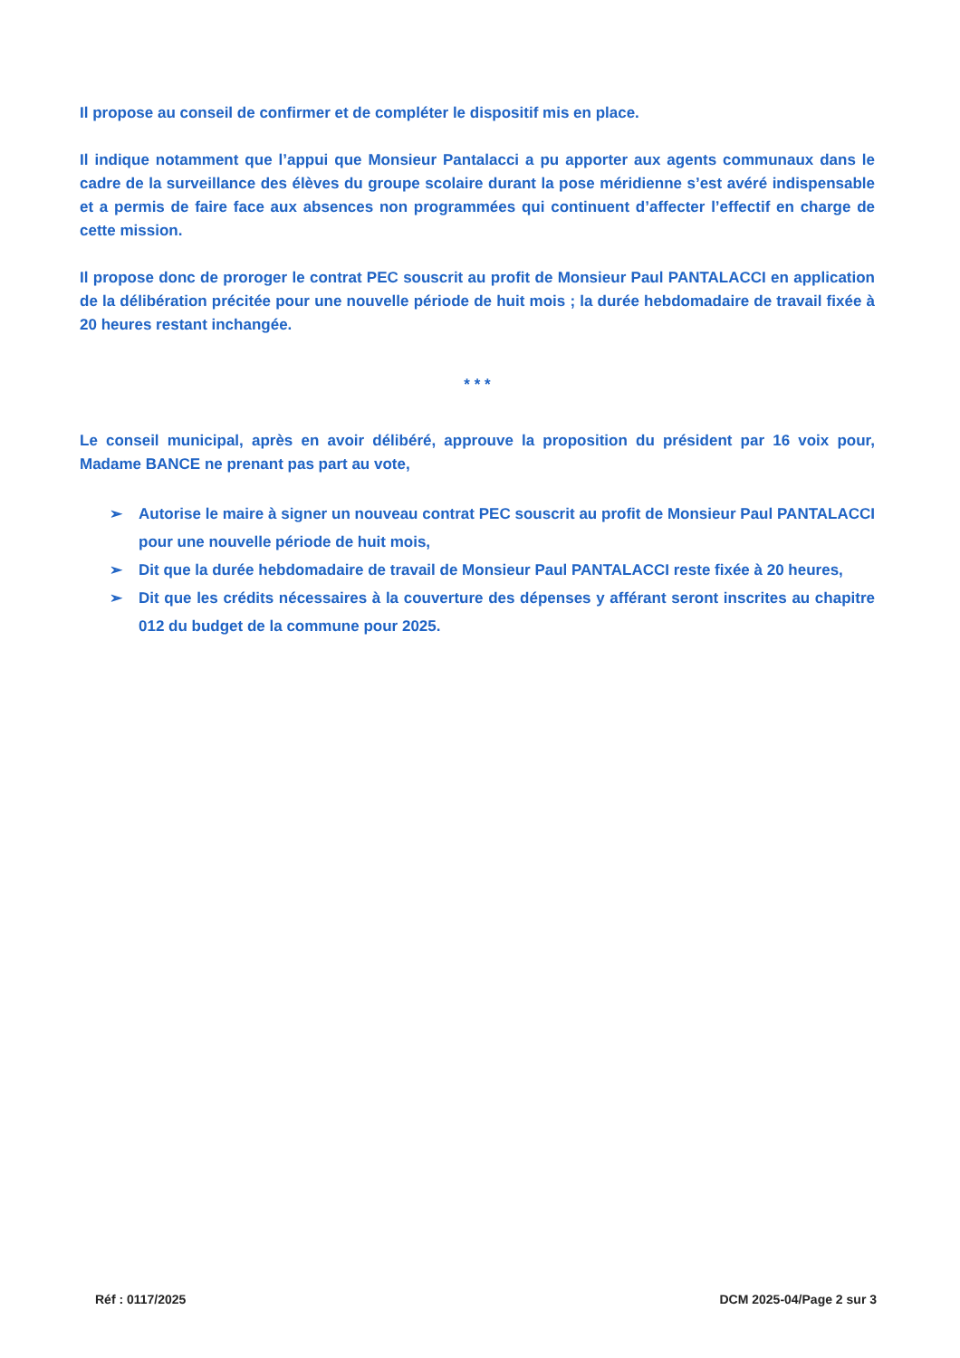Il propose au conseil de confirmer et de compléter le dispositif mis en place.
Il indique notamment que l’appui que Monsieur Pantalacci a pu apporter aux agents communaux dans le cadre de la surveillance des élèves du groupe scolaire durant la pose méridienne s’est avéré indispensable et a permis de faire face aux absences non programmées qui continuent d’affecter l’effectif en charge de cette mission.
Il propose donc de proroger le contrat PEC souscrit au profit de Monsieur Paul PANTALACCI en application de la délibération précitée pour une nouvelle période de huit mois ; la durée hebdomadaire de travail fixée à 20 heures restant inchangée.
* * *
Le conseil municipal, après en avoir délibéré, approuve la proposition du président par 16 voix pour, Madame BANCE ne prenant pas part au vote,
➢ Autorise le maire à signer un nouveau contrat PEC souscrit au profit de Monsieur Paul PANTALACCI pour une nouvelle période de huit mois,
➢ Dit que la durée hebdomadaire de travail de Monsieur Paul PANTALACCI reste fixée à 20 heures,
➢ Dit que les crédits nécessaires à la couverture des dépenses y afférant seront inscrites au chapitre 012 du budget de la commune pour 2025.
Réf : 0117/2025 DCM 2025-04/Page 2 sur 3